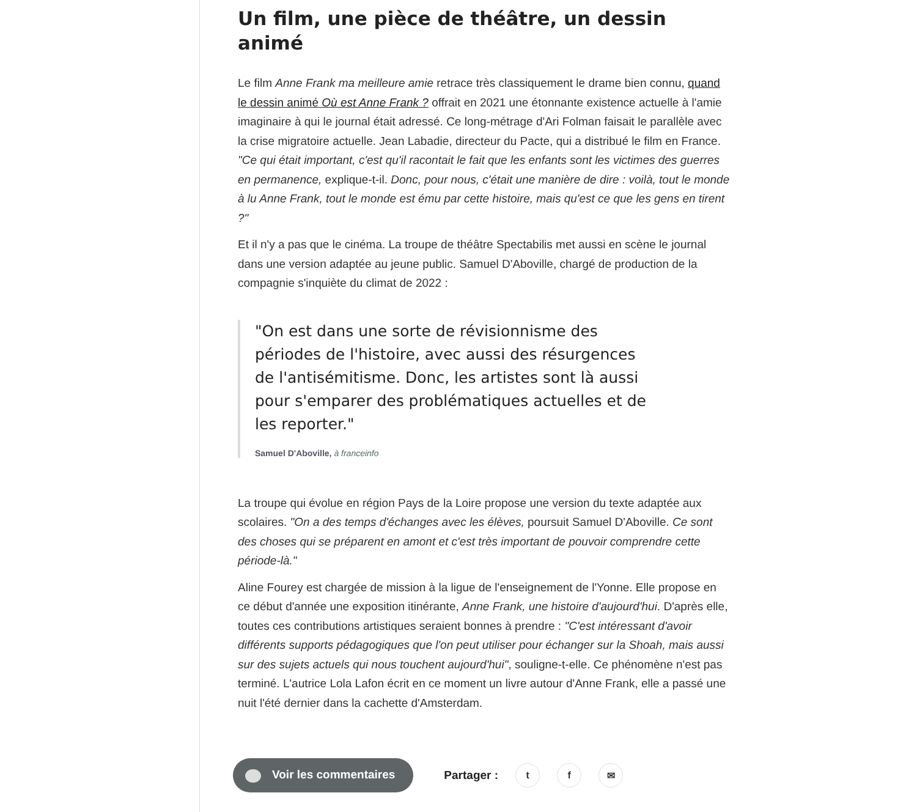Un film, une pièce de théâtre, un dessin animé
Le film Anne Frank ma meilleure amie retrace très classiquement le drame bien connu, quand le dessin animé Où est Anne Frank ? offrait en 2021 une étonnante existence actuelle à l'amie imaginaire à qui le journal était adressé. Ce long-métrage d'Ari Folman faisait le parallèle avec la crise migratoire actuelle. Jean Labadie, directeur du Pacte, qui a distribué le film en France. "Ce qui était important, c'est qu'il racontait le fait que les enfants sont les victimes des guerres en permanence, explique-t-il. Donc, pour nous, c'était une manière de dire : voilà, tout le monde à lu Anne Frank, tout le monde est ému par cette histoire, mais qu'est ce que les gens en tirent ?"
Et il n'y a pas que le cinéma. La troupe de théâtre Spectabilis met aussi en scène le journal dans une version adaptée au jeune public. Samuel D'Aboville, chargé de production de la compagnie s'inquiète du climat de 2022 :
"On est dans une sorte de révisionnisme des périodes de l'histoire, avec aussi des résurgences de l'antisémitisme. Donc, les artistes sont là aussi pour s'emparer des problématiques actuelles et de les reporter."
Samuel D'Aboville, à franceinfo
La troupe qui évolue en région Pays de la Loire propose une version du texte adaptée aux scolaires. "On a des temps d'échanges avec les élèves, poursuit Samuel D'Aboville. Ce sont des choses qui se préparent en amont et c'est très important de pouvoir comprendre cette période-là."
Aline Fourey est chargée de mission à la ligue de l'enseignement de l'Yonne. Elle propose en ce début d'année une exposition itinérante, Anne Frank, une histoire d'aujourd'hui. D'après elle, toutes ces contributions artistiques seraient bonnes à prendre : "C'est intéressant d'avoir différents supports pédagogiques que l'on peut utiliser pour échanger sur la Shoah, mais aussi sur des sujets actuels qui nous touchent aujourd'hui", souligne-t-elle. Ce phénomène n'est pas terminé. L'autrice Lola Lafon écrit en ce moment un livre autour d'Anne Frank, elle a passé une nuit l'été dernier dans la cachette d'Amsterdam.
Voir les commentaires
Partager :
t f ✉